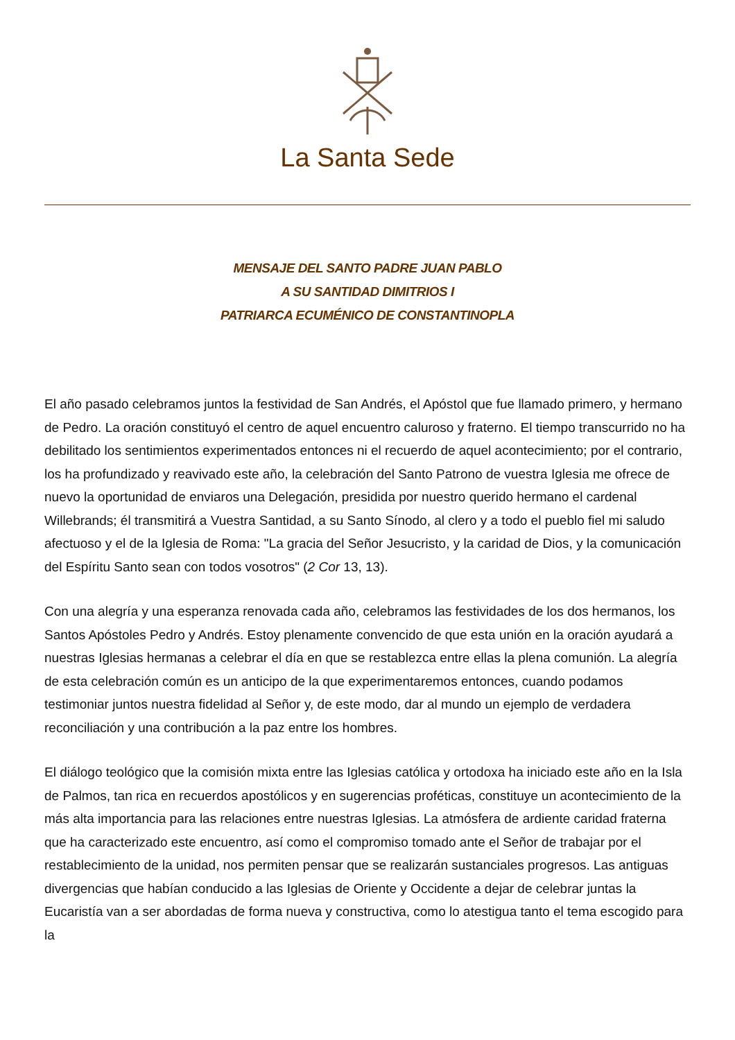La Santa Sede
MENSAJE DEL SANTO PADRE JUAN PABLO
A SU SANTIDAD DIMITRIOS I
PATRIARCA ECUMÉNICO DE CONSTANTINOPLA
El año pasado celebramos juntos la festividad de San Andrés, el Apóstol que fue llamado primero, y hermano de Pedro. La oración constituyó el centro de aquel encuentro caluroso y fraterno. El tiempo transcurrido no ha debilitado los sentimientos experimentados entonces ni el recuerdo de aquel acontecimiento; por el contrario, los ha profundizado y reavivado este año, la celebración del Santo Patrono de vuestra Iglesia me ofrece de nuevo la oportunidad de enviaros una Delegación, presidida por nuestro querido hermano el cardenal Willebrands; él transmitirá a Vuestra Santidad, a su Santo Sínodo, al clero y a todo el pueblo fiel mi saludo afectuoso y el de la Iglesia de Roma: "La gracia del Señor Jesucristo, y la caridad de Dios, y la comunicación del Espíritu Santo sean con todos vosotros" (2 Cor 13, 13).
Con una alegría y una esperanza renovada cada año, celebramos las festividades de los dos hermanos, los Santos Apóstoles Pedro y Andrés. Estoy plenamente convencido de que esta unión en la oración ayudará a nuestras Iglesias hermanas a celebrar el día en que se restablezca entre ellas la plena comunión. La alegría de esta celebración común es un anticipo de la que experimentaremos entonces, cuando podamos testimoniar juntos nuestra fidelidad al Señor y, de este modo, dar al mundo un ejemplo de verdadera reconciliación y una contribución a la paz entre los hombres.
El diálogo teológico que la comisión mixta entre las Iglesias católica y ortodoxa ha iniciado este año en la Isla de Palmos, tan rica en recuerdos apostólicos y en sugerencias proféticas, constituye un acontecimiento de la más alta importancia para las relaciones entre nuestras Iglesias. La atmósfera de ardiente caridad fraterna que ha caracterizado este encuentro, así como el compromiso tomado ante el Señor de trabajar por el restablecimiento de la unidad, nos permiten pensar que se realizarán sustanciales progresos. Las antiguas divergencias que habían conducido a las Iglesias de Oriente y Occidente a dejar de celebrar juntas la Eucaristía van a ser abordadas de forma nueva y constructiva, como lo atestigua tanto el tema escogido para la